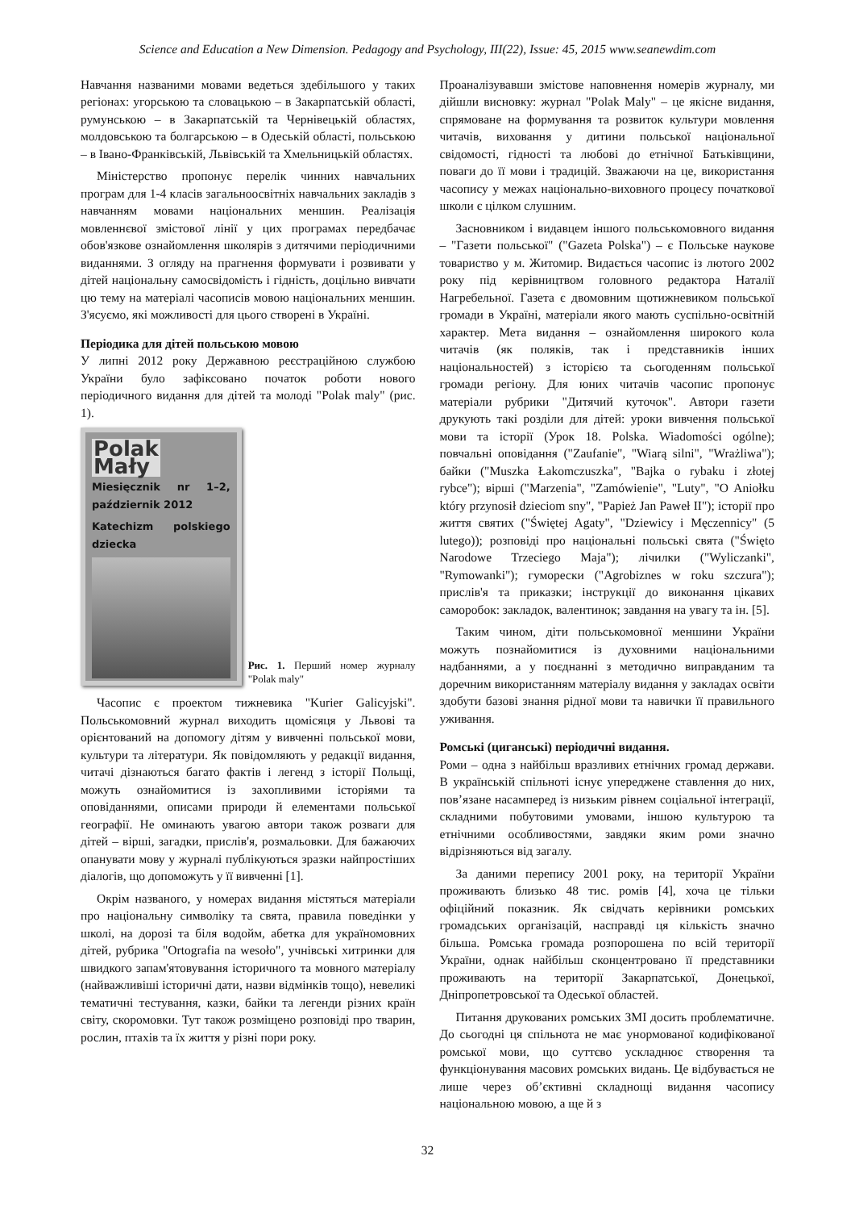Science and Education a New Dimension. Pedagogy and Psychology, III(22), Issue: 45, 2015 www.seanewdim.com
Навчання названими мовами ведеться здебільшого у таких регіонах: угорською та словацькою – в Закарпатській області, румунською – в Закарпатській та Чернівецькій областях, молдовською та болгарською – в Одеській області, польською – в Івано-Франківській, Львівській та Хмельницькій областях.
Міністерство пропонує перелік чинних навчальних програм для 1-4 класів загальноосвітніх навчальних закладів з навчанням мовами національних меншин. Реалізація мовленнєвої змістової лінії у цих програмах передбачає обов'язкове ознайомлення школярів з дитячими періодичними виданнями. З огляду на прагнення формувати і розвивати у дітей національну самосвідомість і гідність, доцільно вивчати цю тему на матеріалі часописів мовою національних меншин. З'ясуємо, які можливості для цього створені в Україні.
Періодика для дітей польською мовою
У липні 2012 року Державною реєстраційною службою України було зафіксовано початок роботи нового періодичного видання для дітей та молоді "Polak maly" (рис. 1).
Polak
Mały Miesięcznik nr 1–2, październik 2012
Katechizm polskiego dziecka
Рис. 1. Перший номер журналу "Polak maly"
Часопис є проектом тижневика "Kurier Galicyjski". Польськомовний журнал виходить щомісяця у Львові та орієнтований на допомогу дітям у вивченні польської мови, культури та літератури. Як повідомляють у редакції видання, читачі дізнаються багато фактів і легенд з історії Польщі, можуть ознайомитися із захопливими історіями та оповіданнями, описами природи й елементами польської географії. Не оминають увагою автори також розваги для дітей – вірші, загадки, прислів'я, розмальовки. Для бажаючих опанувати мову у журналі публікуються зразки найпростіших діалогів, що допоможуть у її вивченні [1].
Окрім названого, у номерах видання містяться матеріали про національну символіку та свята, правила поведінки у школі, на дорозі та біля водойм, абетка для україномовних дітей, рубрика "Ortografia na wesoło", учнівські хитринки для швидкого запам'ятовування історичного та мовного матеріалу (найважливіші історичні дати, назви відмінків тощо), невеликі тематичні тестування, казки, байки та легенди різних країн світу, скоромовки. Тут також розміщено розповіді про тварин, рослин, птахів та їх життя у різні пори року.
Проаналізувавши змістове наповнення номерів журналу, ми дійшли висновку: журнал "Polak Maly" – це якісне видання, спрямоване на формування та розвиток культури мовлення читачів, виховання у дитини польської національної свідомості, гідності та любові до етнічної Батьківщини, поваги до її мови і традицій. Зважаючи на це, використання часопису у межах національно-виховного процесу початкової школи є цілком слушним.
Засновником і видавцем іншого польськомовного видання – "Газети польської" ("Gazeta Polska") – є Польське наукове товариство у м. Житомир. Видається часопис із лютого 2002 року під керівництвом головного редактора Наталії Нагребельної. Газета є двомовним щотижневиком польської громади в Україні, матеріали якого мають суспільно-освітній характер. Мета видання – ознайомлення широкого кола читачів (як поляків, так і представників інших національностей) з історією та сьогоденням польської громади регіону. Для юних читачів часопис пропонує матеріали рубрики "Дитячий куточок". Автори газети друкують такі розділи для дітей: уроки вивчення польської мови та історії (Урок 18. Polska. Wiadomości ogólne); повчальні оповідання ("Zaufanie", "Wiarą silni", "Wrażliwa"); байки ("Muszka Łakomczuszka", "Bajka o rybaku i złotej rybce"); вірші ("Marzenia", "Zamówienie", "Luty", "O Aniołku który przynosił dzieciom sny", "Papież Jan Paweł II"); історії про життя святих ("Świętej Agaty", "Dziewicy i Męczennicy" (5 lutego)); розповіді про національні польські свята ("Święto Narodowe Trzeciego Maja"); лічилки ("Wyliczanki", "Rymowanki"); гуморески ("Agrobiznes w roku szczura"); прислів'я та приказки; інструкції до виконання цікавих саморобок: закладок, валентинок; завдання на увагу та ін. [5].
Таким чином, діти польськомовної меншини України можуть познайомитися із духовними національними надбаннями, а у поєднанні з методично виправданим та доречним використанням матеріалу видання у закладах освіти здобути базові знання рідної мови та навички її правильного уживання.
Ромські (циганські) періодичні видання.
Роми – одна з найбільш вразливих етнічних громад держави. В українській спільноті існує упереджене ставлення до них, пов’язане насамперед із низьким рівнем соціальної інтеграції, складними побутовими умовами, іншою культурою та етнічними особливостями, завдяки яким роми значно відрізняються від загалу.
За даними перепису 2001 року, на території України проживають близько 48 тис. ромів [4], хоча це тільки офіційний показник. Як свідчать керівники ромських громадських організацій, насправді ця кількість значно більша. Ромська громада розпорошена по всій території України, однак найбільш сконцентровано її представники проживають на території Закарпатської, Донецької, Дніпропетровської та Одеської областей.
Питання друкованих ромських ЗМІ досить проблематичне. До сьогодні ця спільнота не має унормованої кодифікованої ромської мови, що суттєво ускладнює створення та функціонування масових ромських видань. Це відбувається не лише через об’єктивні складнощі видання часопису національною мовою, а ще й з
32